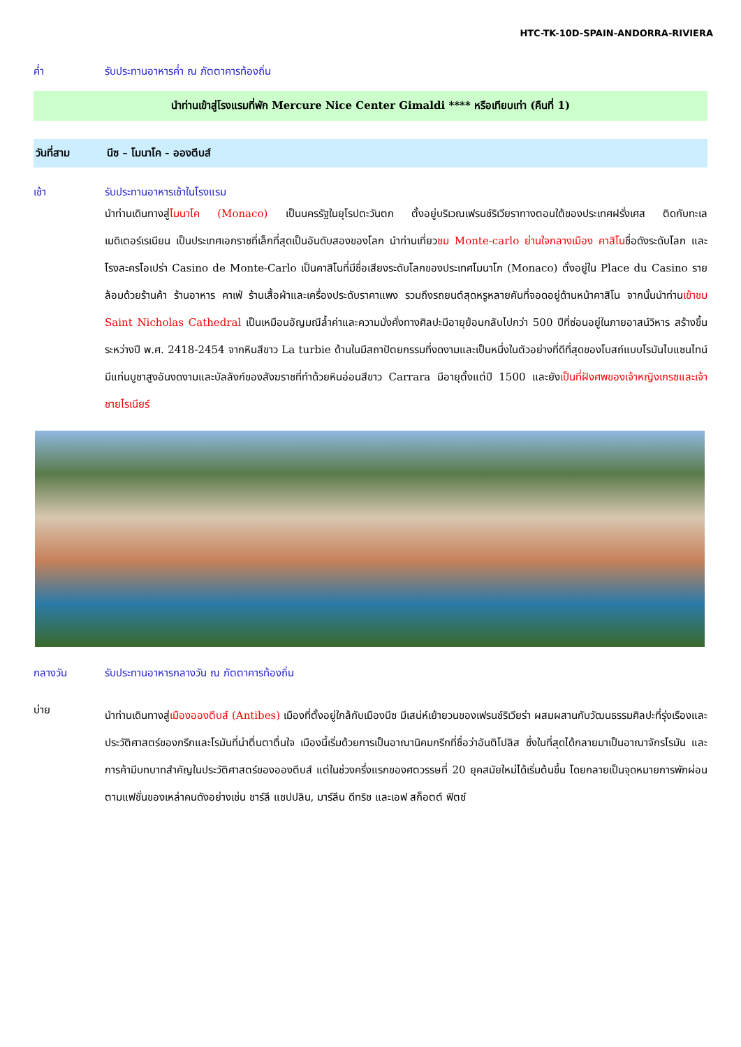HTC-TK-10D-SPAIN-ANDORRA-RIVIERA
ค่ำ รับประทานอาหารค่ำ ณ ภัตตาคารท้องถิ่น
นำท่านเข้าสู่โรงแรมที่พัก Mercure Nice Center Gimaldi **** หรือเทียบเท่า (คืนที่ 1)
วันที่สาม นีซ – โมนาโค - อองตีบส์
เช้า รับประทานอาหารเช้าในโรงแรม
นำท่านเดินทางสู่โมนาโค (Monaco) เป็นนครรัฐในยุโรปตะวันตก ตั้งอยู่บริเวณเฟรนช์ริเวียราทางตอนใต้ของประเทศฝรั่งเศส ติดกับทะเลเมดิเตอร์เรเนียน เป็นประเทศเอกราชที่เล็กที่สุดเป็นอันดับสองของโลก นำท่านเที่ยวชม Monte-carlo ย่านใจกลางเมือง คาสิโนชื่อดังระดับโลก และโรงละครโอเปร่า Casino de Monte-Carlo เป็นคาสิโนที่มีชื่อเสียงระดับโลกของประเทศโมนาโก (Monaco) ตั้งอยู่ใน Place du Casino รายล้อมด้วยร้านค้า ร้านอาหาร คาเฟ่ ร้านเสื้อผ้าและเครื่องประดับราคาแพง รวมถึงรถยนต์สุดหรูหลายคันที่จอดอยู่ด้านหน้าคาสิโน จากนั้นนำท่านเข้าชม Saint Nicholas Cathedral เป็นเหมือนอัญมณีล้ำค่าและความมั่งคั่งทางศิลปะมีอายุย้อนกลับไปกว่า 500 ปีที่ซ่อนอยู่ในภายอาสน์วิหาร สร้างขึ้นระหว่างปี พ.ศ. 2418-2454 จากหินสีขาว La turbie ด้านในมีสถาปัตยกรรมที่งดงามและเป็นหนึ่งในตัวอย่างที่ดีที่สุดของโบสถ์แบบโรมันไบแซนไทน์ มีแท่นบูชาสูงอันงดงามและบัลลังก์ของสังฆราชที่ทำด้วยหินอ่อนสีขาว Carrara มีอายุตั้งแต่ปี 1500 และยังเป็นที่ฝังศพของเจ้าหญิงเกรซและเจ้าชายไรเนียร์
กลางวัน รับประทานอาหารกลางวัน ณ ภัตตาคารท้องถิ่น
บ่าย
นำท่านเดินทางสู่เมืองอองตีบส์ (Antibes) เมืองที่ตั้งอยู่ใกล้กับเมืองนีซ มีเสน่ห์เย้ายวนของเฟรนช์ริเวียร่า ผสมผสานกับวัฒนธรรมศิลปะที่รุ่งเรืองและประวัติศาสตร์ของกรีกและโรมันที่น่าตื่นตาตื่นใจ เมืองนี้เริ่มด้วยการเป็นอาณานิคมกรีกที่ชื่อว่าอันติโปลิส ซึ่งในที่สุดได้กลายมาเป็นอาณาจักรโรมัน และการค้ามีบทบาทสำคัญในประวัติศาสตร์ของอองตีบส์ แต่ในช่วงครึ่งแรกของศตวรรษที่ 20 ยุคสมัยใหม่ได้เริ่มต้นขึ้น โดยกลายเป็นจุดหมายการพักผ่อนตามแฟชั่นของเหล่าคนดังอย่างเช่น ชาร์ลี แชปปลิน, มาร์ลีน ดีทริช และเอฟ สก็อตต์ ฟิตซ์